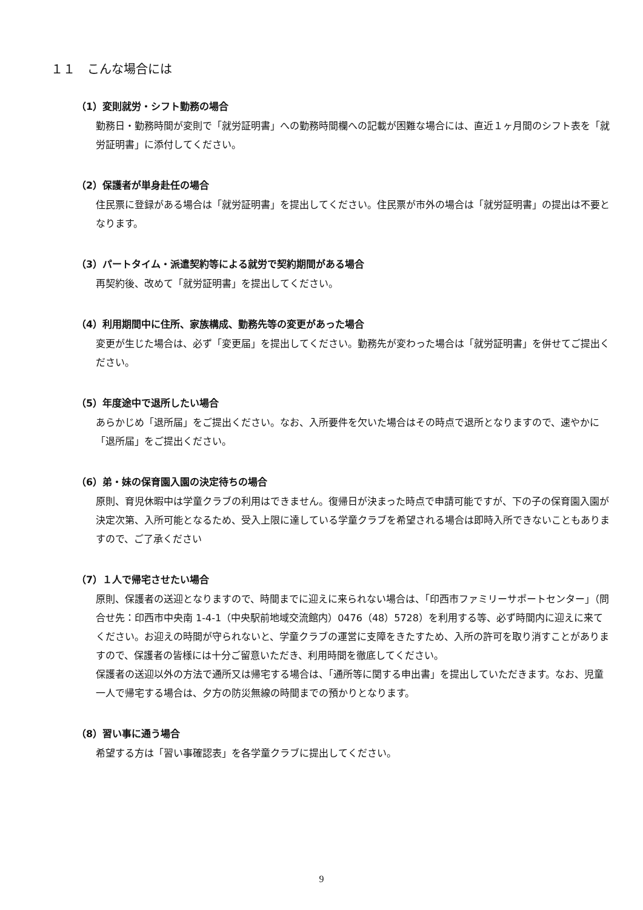１１　こんな場合には
（1）変則就労・シフト勤務の場合
勤務日・勤務時間が変則で「就労証明書」への勤務時間欄への記載が困難な場合には、直近１ヶ月間のシフト表を「就労証明書」に添付してください。
（2）保護者が単身赴任の場合
住民票に登録がある場合は「就労証明書」を提出してください。住民票が市外の場合は「就労証明書」の提出は不要となります。
（3）パートタイム・派遣契約等による就労で契約期間がある場合
再契約後、改めて「就労証明書」を提出してください。
（4）利用期間中に住所、家族構成、勤務先等の変更があった場合
変更が生じた場合は、必ず「変更届」を提出してください。勤務先が変わった場合は「就労証明書」を併せてご提出ください。
（5）年度途中で退所したい場合
あらかじめ「退所届」をご提出ください。なお、入所要件を欠いた場合はその時点で退所となりますので、速やかに「退所届」をご提出ください。
（6）弟・妹の保育園入園の決定待ちの場合
原則、育児休暇中は学童クラブの利用はできません。復帰日が決まった時点で申請可能ですが、下の子の保育園入園が決定次第、入所可能となるため、受入上限に達している学童クラブを希望される場合は即時入所できないこともありますので、ご了承ください
（7）１人で帰宅させたい場合
原則、保護者の送迎となりますので、時間までに迎えに来られない場合は、「印西市ファミリーサポートセンター」（問合せ先：印西市中央南 1-4-1（中央駅前地域交流館内）0476（48）5728）を利用する等、必ず時間内に迎えに来てください。お迎えの時間が守られないと、学童クラブの運営に支障をきたすため、入所の許可を取り消すことがありますので、保護者の皆様には十分ご留意いただき、利用時間を徹底してください。
保護者の送迎以外の方法で通所又は帰宅する場合は、「通所等に関する申出書」を提出していただきます。なお、児童一人で帰宅する場合は、夕方の防災無線の時間までの預かりとなります。
（8）習い事に通う場合
希望する方は「習い事確認表」を各学童クラブに提出してください。
9